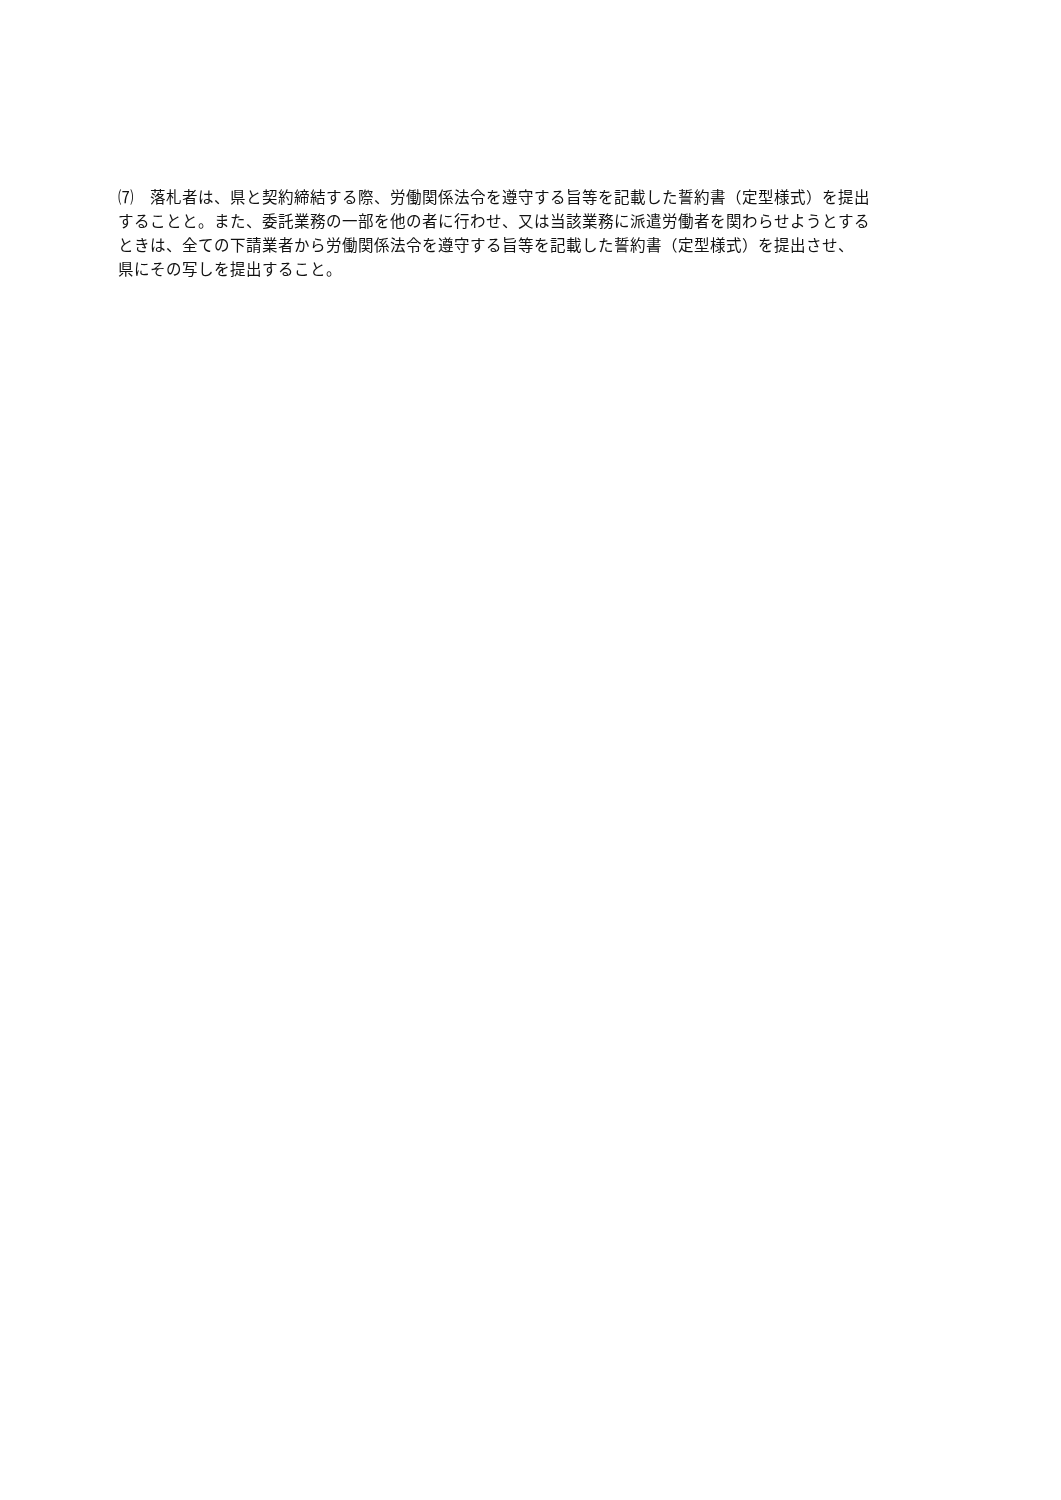⑺　落札者は、県と契約締結する際、労働関係法令を遵守する旨等を記載した誓約書（定型様式）を提出
することと。また、委託業務の一部を他の者に行わせ、又は当該業務に派遣労働者を関わらせようとする
ときは、全ての下請業者から労働関係法令を遵守する旨等を記載した誓約書（定型様式）を提出させ、
県にその写しを提出すること。